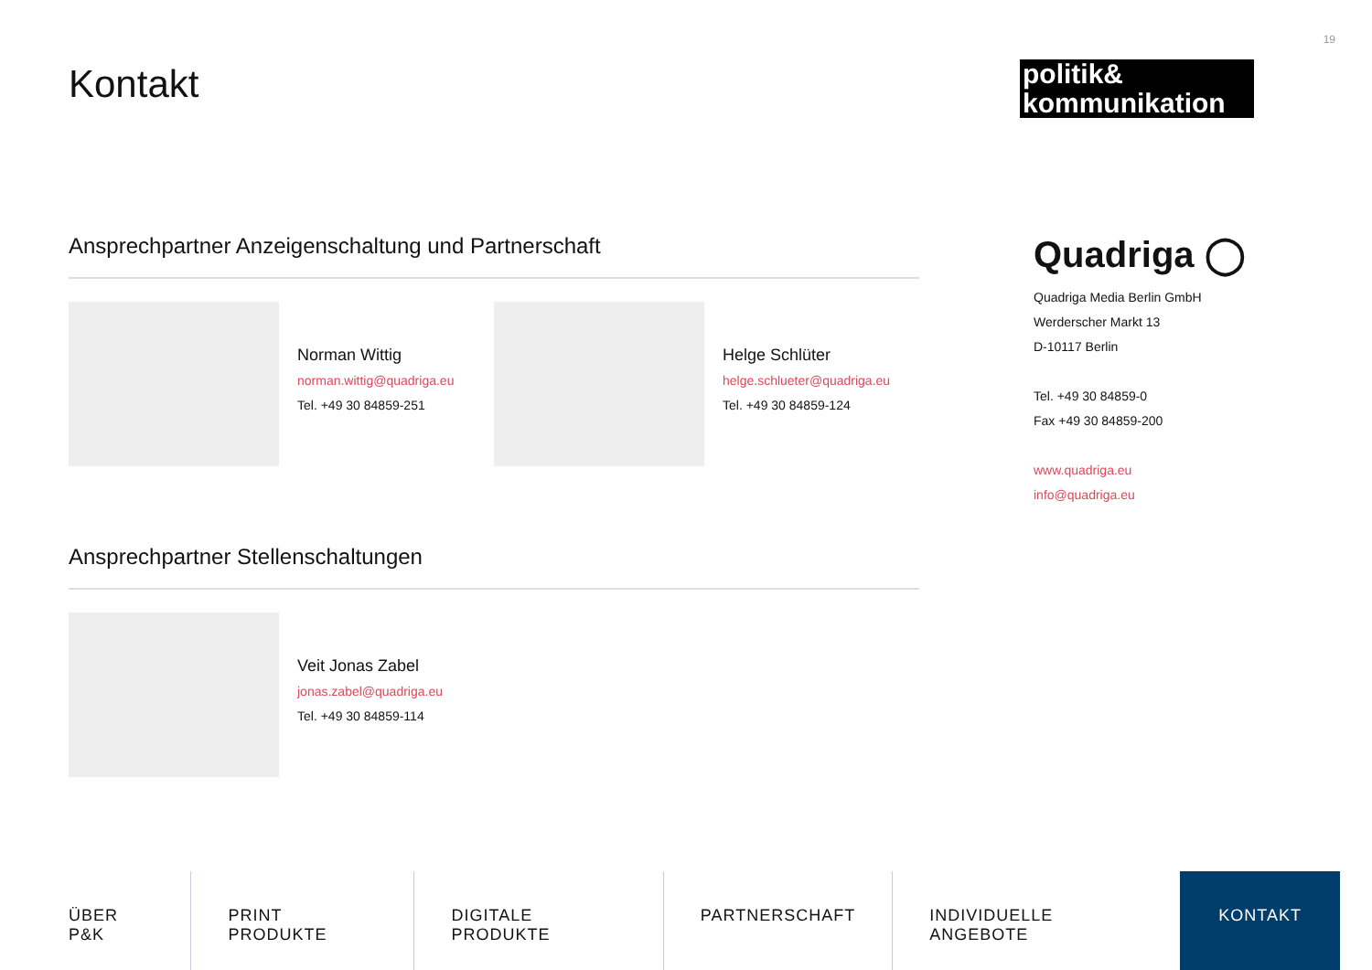19
Kontakt
politik&
kommunikation
Ansprechpartner Anzeigenschaltung und Partnerschaft
Norman Wittig
norman.wittig@quadriga.eu
Tel. +49 30 84859-251
Helge Schlüter
helge.schlueter@quadriga.eu
Tel. +49 30 84859-124
Ansprechpartner Stellenschaltungen
Veit Jonas Zabel
jonas.zabel@quadriga.eu
Tel. +49 30 84859-114
Quadriga ◯
Quadriga Media Berlin GmbH
Werderscher Markt 13
D-10117 Berlin
Tel. +49 30 84859-0
Fax +49 30 84859-200
www.quadriga.eu
info@quadriga.eu
ÜBER P&K PRINT PRODUKTE DIGITALE PRODUKTE PARTNERSCHAFT INDIVIDUELLE ANGEBOTE KONTAKT